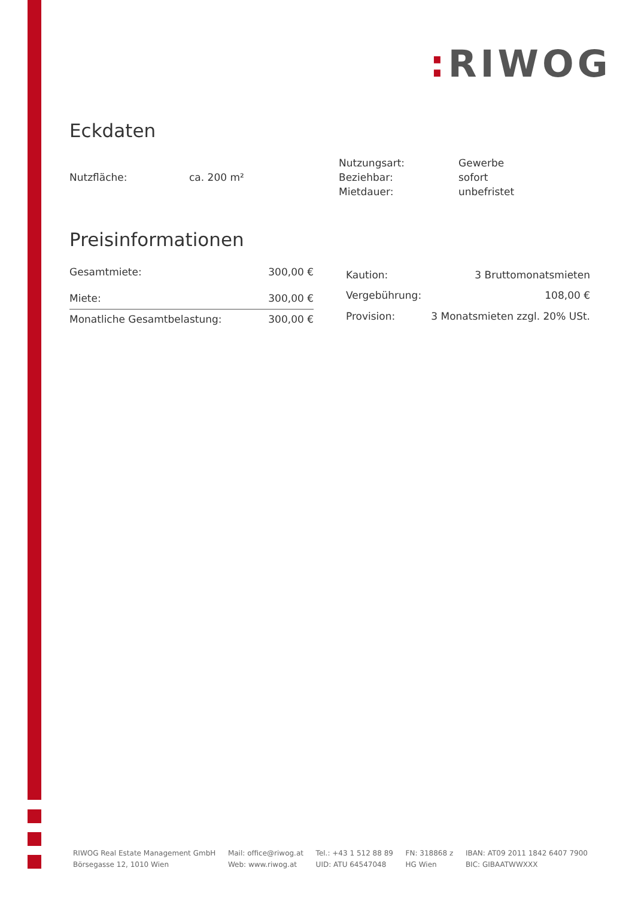: RIWOG
Eckdaten
| Nutzfläche: | ca. 200 m² |
| Nutzungsart: | Gewerbe |
| Beziehbar: | sofort |
| Mietdauer: | unbefristet |
Preisinformationen
| Gesamtmiete: | 300,00 € |
| Miete: | 300,00 € |
| Monatliche Gesamtbelastung: | 300,00 € |
| Kaution: | 3 Bruttomonatsmieten |
| Vergebührung: | 108,00 € |
| Provision: | 3 Monatsmieten zzgl. 20% USt. |
RIWOG Real Estate Management GmbH
Börsegasse 12, 1010 Wien
Mail: office@riwog.at
Web: www.riwog.at
Tel.: +43 1 512 88 89
UID: ATU 64547048
FN: 318868 z
HG Wien
IBAN: AT09 2011 1842 6407 7900
BIC: GIBAATWWXXX